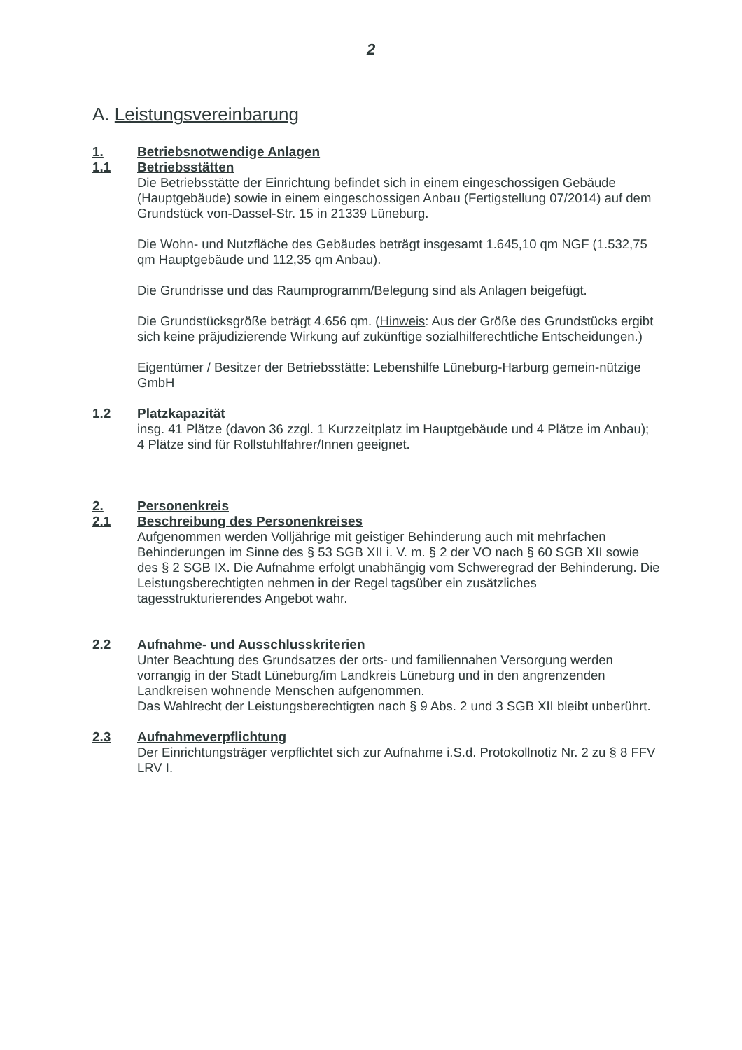2
A. Leistungsvereinbarung
1. Betriebsnotwendige Anlagen
1.1 Betriebsstätten
Die Betriebsstätte der Einrichtung befindet sich in einem eingeschossigen Gebäude (Hauptgebäude) sowie in einem eingeschossigen Anbau (Fertigstellung 07/2014) auf dem Grundstück von-Dassel-Str. 15 in 21339 Lüneburg.
Die Wohn- und Nutzfläche des Gebäudes beträgt insgesamt 1.645,10 qm NGF (1.532,75 qm Hauptgebäude und 112,35 qm Anbau).
Die Grundrisse und das Raumprogramm/Belegung sind als Anlagen beigefügt.
Die Grundstücksgröße beträgt 4.656 qm. (Hinweis: Aus der Größe des Grundstücks ergibt sich keine präjudizierende Wirkung auf zukünftige sozialhilferechtliche Entscheidungen.)
Eigentümer / Besitzer der Betriebsstätte: Lebenshilfe Lüneburg-Harburg gemein-nützige GmbH
1.2 Platzkapazität
insg. 41 Plätze (davon 36 zzgl. 1 Kurzzeitplatz im Hauptgebäude und 4 Plätze im Anbau);
4 Plätze sind für Rollstuhlfahrer/Innen geeignet.
2. Personenkreis
2.1 Beschreibung des Personenkreises
Aufgenommen werden Volljährige mit geistiger Behinderung auch mit mehrfachen Behinderungen im Sinne des § 53 SGB XII i. V. m. § 2 der VO nach § 60 SGB XII sowie des § 2 SGB IX. Die Aufnahme erfolgt unabhängig vom Schweregrad der Behinderung. Die Leistungsberechtigten nehmen in der Regel tagsüber ein zusätzliches tagesstrukturierendes Angebot wahr.
2.2 Aufnahme- und Ausschlusskriterien
Unter Beachtung des Grundsatzes der orts- und familiennahen Versorgung werden vorrangig in der Stadt Lüneburg/im Landkreis Lüneburg und in den angrenzenden Landkreisen wohnende Menschen aufgenommen.
Das Wahlrecht der Leistungsberechtigten nach § 9 Abs. 2 und 3 SGB XII bleibt unberührt.
2.3 Aufnahmeverpflichtung
Der Einrichtungsträger verpflichtet sich zur Aufnahme i.S.d. Protokollnotiz Nr. 2 zu § 8 FFV LRV I.